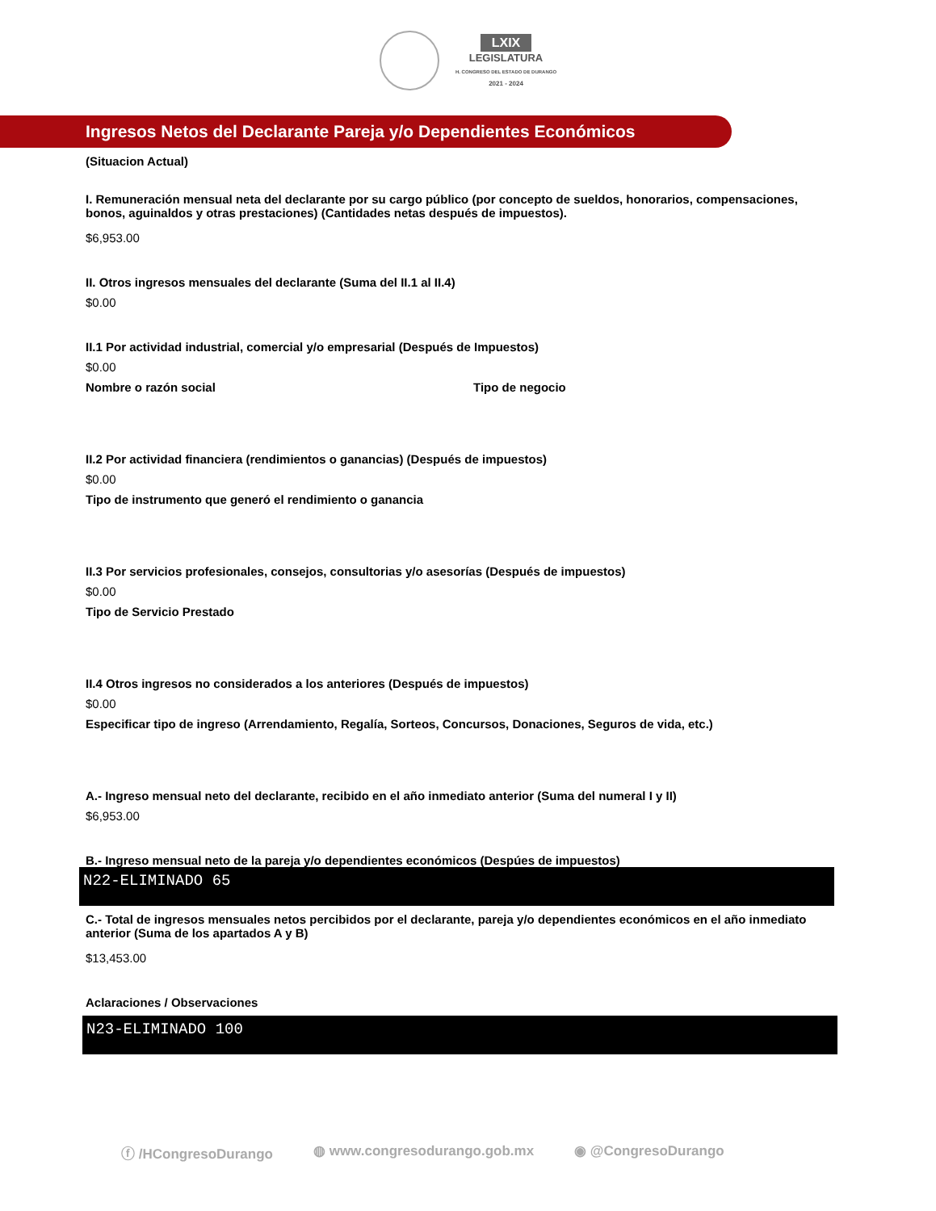LXIX
LEGISLATURA
H. CONGRESO DEL ESTADO DE DURANGO
2021 - 2024
Ingresos Netos del Declarante Pareja y/o Dependientes Económicos
(Situacion Actual)
I. Remuneración mensual neta del declarante por su cargo público (por concepto de sueldos, honorarios, compensaciones, bonos, aguinaldos y otras prestaciones) (Cantidades netas después de impuestos).
$6,953.00
II. Otros ingresos mensuales del declarante (Suma del II.1 al II.4)
$0.00
II.1 Por actividad industrial, comercial y/o empresarial (Después de Impuestos)
$0.00
Nombre o razón social Tipo de negocio
II.2 Por actividad financiera (rendimientos o ganancias) (Después de impuestos)
$0.00
Tipo de instrumento que generó el rendimiento o ganancia
II.3 Por servicios profesionales, consejos, consultorias y/o asesorías (Después de impuestos)
$0.00
Tipo de Servicio Prestado
II.4 Otros ingresos no considerados a los anteriores (Después de impuestos)
$0.00
Especificar tipo de ingreso (Arrendamiento, Regalía, Sorteos, Concursos, Donaciones, Seguros de vida, etc.)
A.- Ingreso mensual neto del declarante, recibido en el año inmediato anterior (Suma del numeral I y II)
$6,953.00
B.- Ingreso mensual neto de la pareja y/o dependientes económicos (Despúes de impuestos)
N22-ELIMINADO 65
C.- Total de ingresos mensuales netos percibidos por el declarante, pareja y/o dependientes económicos en el año inmediato anterior (Suma de los apartados A y B)
$13,453.00
Aclaraciones / Observaciones
N23-ELIMINADO 100
ⓕ /HCongresoDurango ◍ www.congresodurango.gob.mx ◉ @CongresoDurango